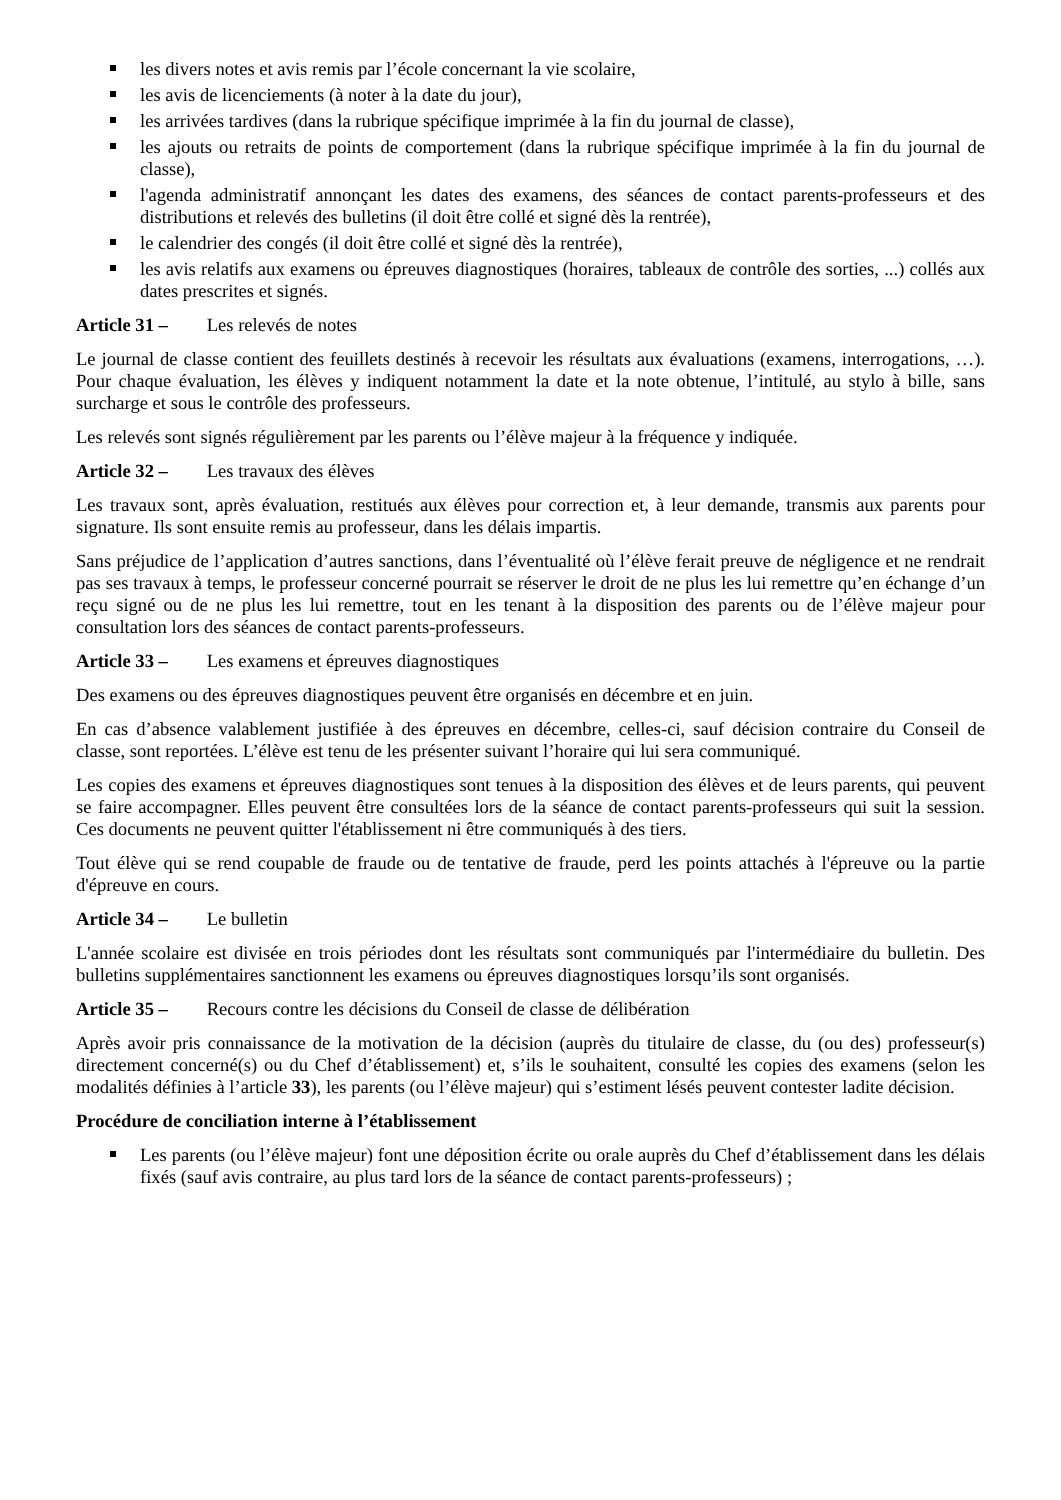les divers notes et avis remis par l’école concernant la vie scolaire,
les avis de licenciements (à noter à la date du jour),
les arrivées tardives (dans la rubrique spécifique imprimée à la fin du journal de classe),
les ajouts ou retraits de points de comportement (dans la rubrique spécifique imprimée à la fin du journal de classe),
l'agenda administratif annonçant les dates des examens, des séances de contact parents-professeurs et des distributions et relevés des bulletins (il doit être collé et signé dès la rentrée),
le calendrier des congés (il doit être collé et signé dès la rentrée),
les avis relatifs aux examens ou épreuves diagnostiques (horaires, tableaux de contrôle des sorties, ...) collés aux dates prescrites et signés.
Article 31 – Les relevés de notes
Le journal de classe contient des feuillets destinés à recevoir les résultats aux évaluations (examens, interrogations, …). Pour chaque évaluation, les élèves y indiquent notamment la date et la note obtenue, l’intitulé, au stylo à bille, sans surcharge et sous le contrôle des professeurs.
Les relevés sont signés régulièrement par les parents ou l’élève majeur à la fréquence y indiquée.
Article 32 – Les travaux des élèves
Les travaux sont, après évaluation, restitués aux élèves pour correction et, à leur demande, transmis aux parents pour signature. Ils sont ensuite remis au professeur, dans les délais impartis.
Sans préjudice de l’application d’autres sanctions, dans l’éventualité où l’élève ferait preuve de négligence et ne rendrait pas ses travaux à temps, le professeur concerné pourrait se réserver le droit de ne plus les lui remettre qu’en échange d’un reçu signé ou de ne plus les lui remettre, tout en les tenant à la disposition des parents ou de l’élève majeur pour consultation lors des séances de contact parents-professeurs.
Article 33 – Les examens et épreuves diagnostiques
Des examens ou des épreuves diagnostiques peuvent être organisés en décembre et en juin.
En cas d’absence valablement justifiée à des épreuves en décembre, celles-ci, sauf décision contraire du Conseil de classe, sont reportées. L’élève est tenu de les présenter suivant l’horaire qui lui sera communiqué.
Les copies des examens et épreuves diagnostiques sont tenues à la disposition des élèves et de leurs parents, qui peuvent se faire accompagner. Elles peuvent être consultées lors de la séance de contact parents-professeurs qui suit la session. Ces documents ne peuvent quitter l'établissement ni être communiqués à des tiers.
Tout élève qui se rend coupable de fraude ou de tentative de fraude, perd les points attachés à l'épreuve ou la partie d'épreuve en cours.
Article 34 – Le bulletin
L'année scolaire est divisée en trois périodes dont les résultats sont communiqués par l'intermédiaire du bulletin. Des bulletins supplémentaires sanctionnent les examens ou épreuves diagnostiques lorsqu’ils sont organisés.
Article 35 – Recours contre les décisions du Conseil de classe de délibération
Après avoir pris connaissance de la motivation de la décision (auprès du titulaire de classe, du (ou des) professeur(s) directement concerné(s) ou du Chef d’établissement) et, s’ils le souhaitent, consulté les copies des examens (selon les modalités définies à l’article 33), les parents (ou l’élève majeur) qui s’estiment lésés peuvent contester ladite décision.
Procédure de conciliation interne à l’établissement
Les parents (ou l’élève majeur) font une déposition écrite ou orale auprès du Chef d’établissement dans les délais fixés (sauf avis contraire, au plus tard lors de la séance de contact parents-professeurs) ;